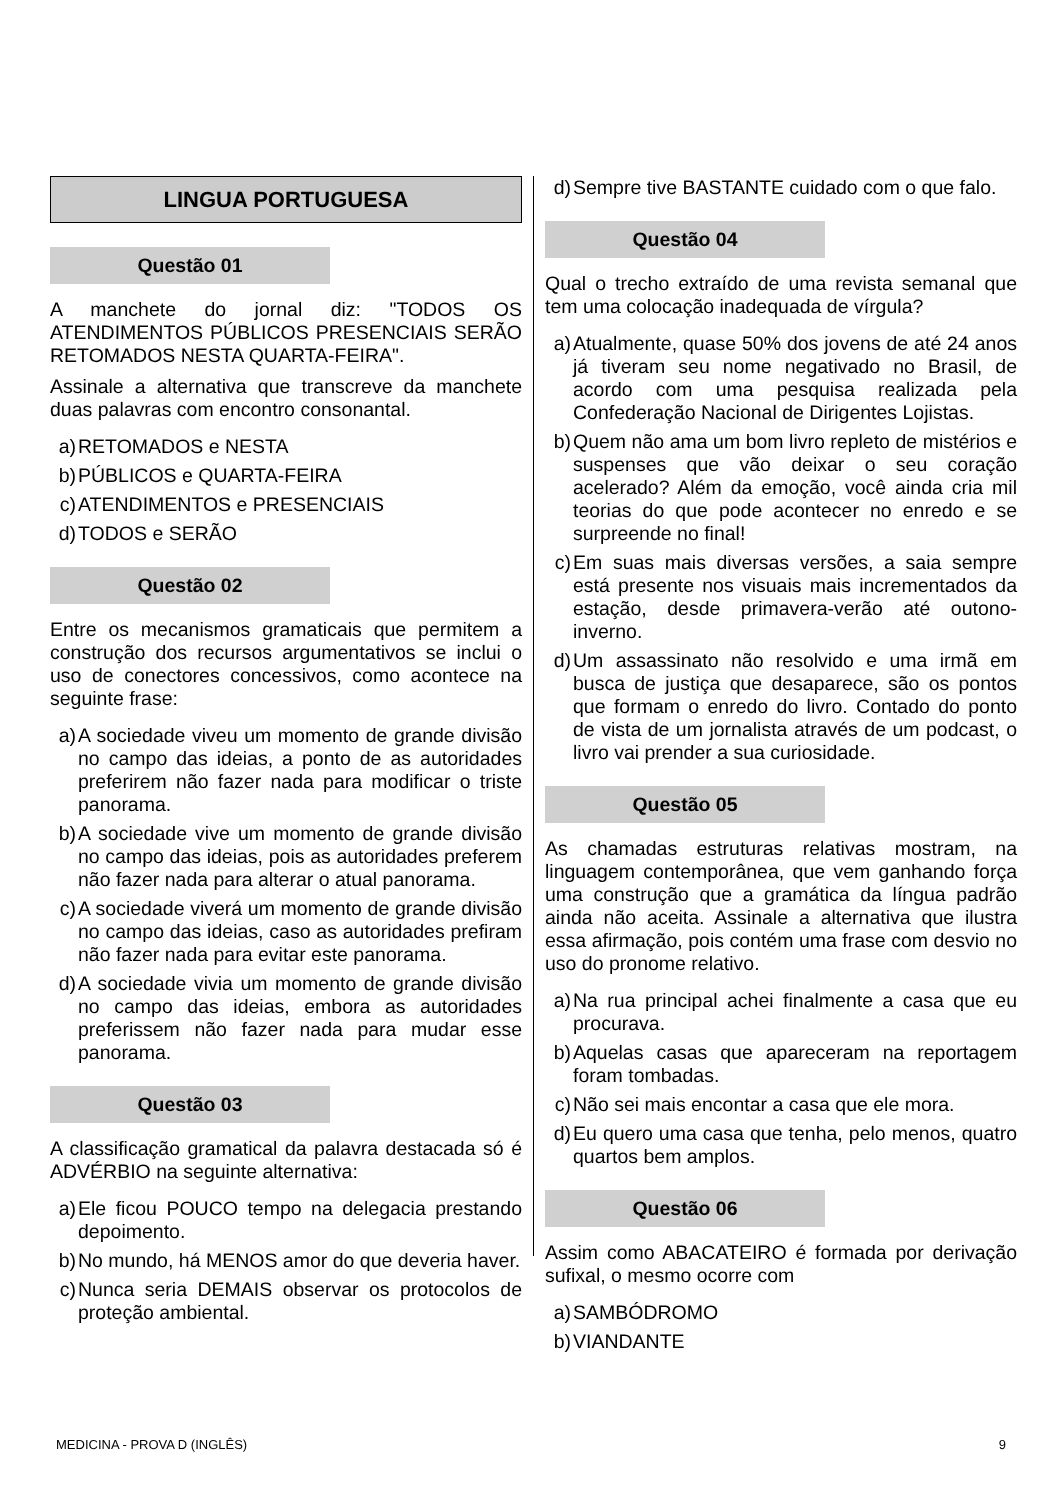LINGUA PORTUGUESA
Questão 01
A manchete do jornal diz: "TODOS OS ATENDIMENTOS PÚBLICOS PRESENCIAIS SERÃO RETOMADOS NESTA QUARTA-FEIRA".
Assinale a alternativa que transcreve da manchete duas palavras com encontro consonantal.
a) RETOMADOS e NESTA
b) PÚBLICOS e QUARTA-FEIRA
c) ATENDIMENTOS e PRESENCIAIS
d) TODOS e SERÃO
Questão 02
Entre os mecanismos gramaticais que permitem a construção dos recursos argumentativos se inclui o uso de conectores concessivos, como acontece na seguinte frase:
a) A sociedade viveu um momento de grande divisão no campo das ideias, a ponto de as autoridades preferirem não fazer nada para modificar o triste panorama.
b) A sociedade vive um momento de grande divisão no campo das ideias, pois as autoridades preferem não fazer nada para alterar o atual panorama.
c) A sociedade viverá um momento de grande divisão no campo das ideias, caso as autoridades prefiram não fazer nada para evitar este panorama.
d) A sociedade vivia um momento de grande divisão no campo das ideias, embora as autoridades preferissem não fazer nada para mudar esse panorama.
Questão 03
A classificação gramatical da palavra destacada só é ADVÉRBIO na seguinte alternativa:
a) Ele ficou POUCO tempo na delegacia prestando depoimento.
b) No mundo, há MENOS amor do que deveria haver.
c) Nunca seria DEMAIS observar os protocolos de proteção ambiental.
d) Sempre tive BASTANTE cuidado com o que falo.
Questão 04
Qual o trecho extraído de uma revista semanal que tem uma colocação inadequada de vírgula?
a) Atualmente, quase 50% dos jovens de até 24 anos já tiveram seu nome negativado no Brasil, de acordo com uma pesquisa realizada pela Confederação Nacional de Dirigentes Lojistas.
b) Quem não ama um bom livro repleto de mistérios e suspenses que vão deixar o seu coração acelerado? Além da emoção, você ainda cria mil teorias do que pode acontecer no enredo e se surpreende no final!
c) Em suas mais diversas versões, a saia sempre está presente nos visuais mais incrementados da estação, desde primavera-verão até outono-inverno.
d) Um assassinato não resolvido e uma irmã em busca de justiça que desaparece, são os pontos que formam o enredo do livro. Contado do ponto de vista de um jornalista através de um podcast, o livro vai prender a sua curiosidade.
Questão 05
As chamadas estruturas relativas mostram, na linguagem contemporânea, que vem ganhando força uma construção que a gramática da língua padrão ainda não aceita. Assinale a alternativa que ilustra essa afirmação, pois contém uma frase com desvio no uso do pronome relativo.
a) Na rua principal achei finalmente a casa que eu procurava.
b) Aquelas casas que apareceram na reportagem foram tombadas.
c) Não sei mais encontar a casa que ele mora.
d) Eu quero uma casa que tenha, pelo menos, quatro quartos bem amplos.
Questão 06
Assim como ABACATEIRO é formada por derivação sufixal, o mesmo ocorre com
a) SAMBÓDROMO
b) VIANDANTE
MEDICINA - PROVA D (INGLÊS) 9